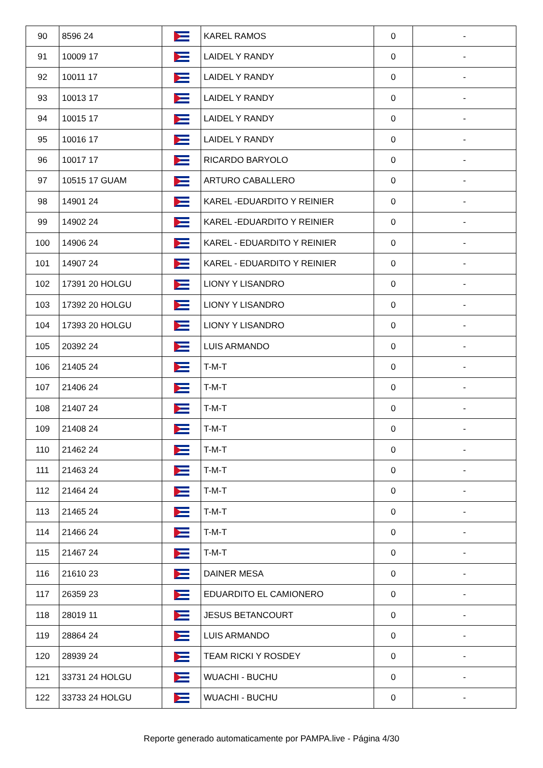| 90 | 8596 24 | | KAREL RAMOS | 0 | - |
| 91 | 10009 17 | | LAIDEL Y RANDY | 0 | - |
| 92 | 10011 17 | | LAIDEL Y RANDY | 0 | - |
| 93 | 10013 17 | | LAIDEL Y RANDY | 0 | - |
| 94 | 10015 17 | | LAIDEL Y RANDY | 0 | - |
| 95 | 10016 17 | | LAIDEL Y RANDY | 0 | - |
| 96 | 10017 17 | | RICARDO BARYOLO | 0 | - |
| 97 | 10515 17 GUAM | | ARTURO CABALLERO | 0 | - |
| 98 | 14901 24 | | KAREL -EDUARDITO Y REINIER | 0 | - |
| 99 | 14902 24 | | KAREL -EDUARDITO Y REINIER | 0 | - |
| 100 | 14906 24 | | KAREL - EDUARDITO Y REINIER | 0 | - |
| 101 | 14907 24 | | KAREL - EDUARDITO Y REINIER | 0 | - |
| 102 | 17391 20 HOLGU | | LIONY Y LISANDRO | 0 | - |
| 103 | 17392 20 HOLGU | | LIONY Y LISANDRO | 0 | - |
| 104 | 17393 20 HOLGU | | LIONY Y LISANDRO | 0 | - |
| 105 | 20392 24 | | LUIS ARMANDO | 0 | - |
| 106 | 21405 24 | | T-M-T | 0 | - |
| 107 | 21406 24 | | T-M-T | 0 | - |
| 108 | 21407 24 | | T-M-T | 0 | - |
| 109 | 21408 24 | | T-M-T | 0 | - |
| 110 | 21462 24 | | T-M-T | 0 | - |
| 111 | 21463 24 | | T-M-T | 0 | - |
| 112 | 21464 24 | | T-M-T | 0 | - |
| 113 | 21465 24 | | T-M-T | 0 | - |
| 114 | 21466 24 | | T-M-T | 0 | - |
| 115 | 21467 24 | | T-M-T | 0 | - |
| 116 | 21610 23 | | DAINER MESA | 0 | - |
| 117 | 26359 23 | | EDUARDITO EL CAMIONERO | 0 | - |
| 118 | 28019 11 | | JESUS BETANCOURT | 0 | - |
| 119 | 28864 24 | | LUIS ARMANDO | 0 | - |
| 120 | 28939 24 | | TEAM RICKI Y ROSDEY | 0 | - |
| 121 | 33731 24 HOLGU | | WUACHI - BUCHU | 0 | - |
| 122 | 33733 24 HOLGU | | WUACHI - BUCHU | 0 | - |
Reporte generado automaticamente por PAMPA.live - Página 4/30